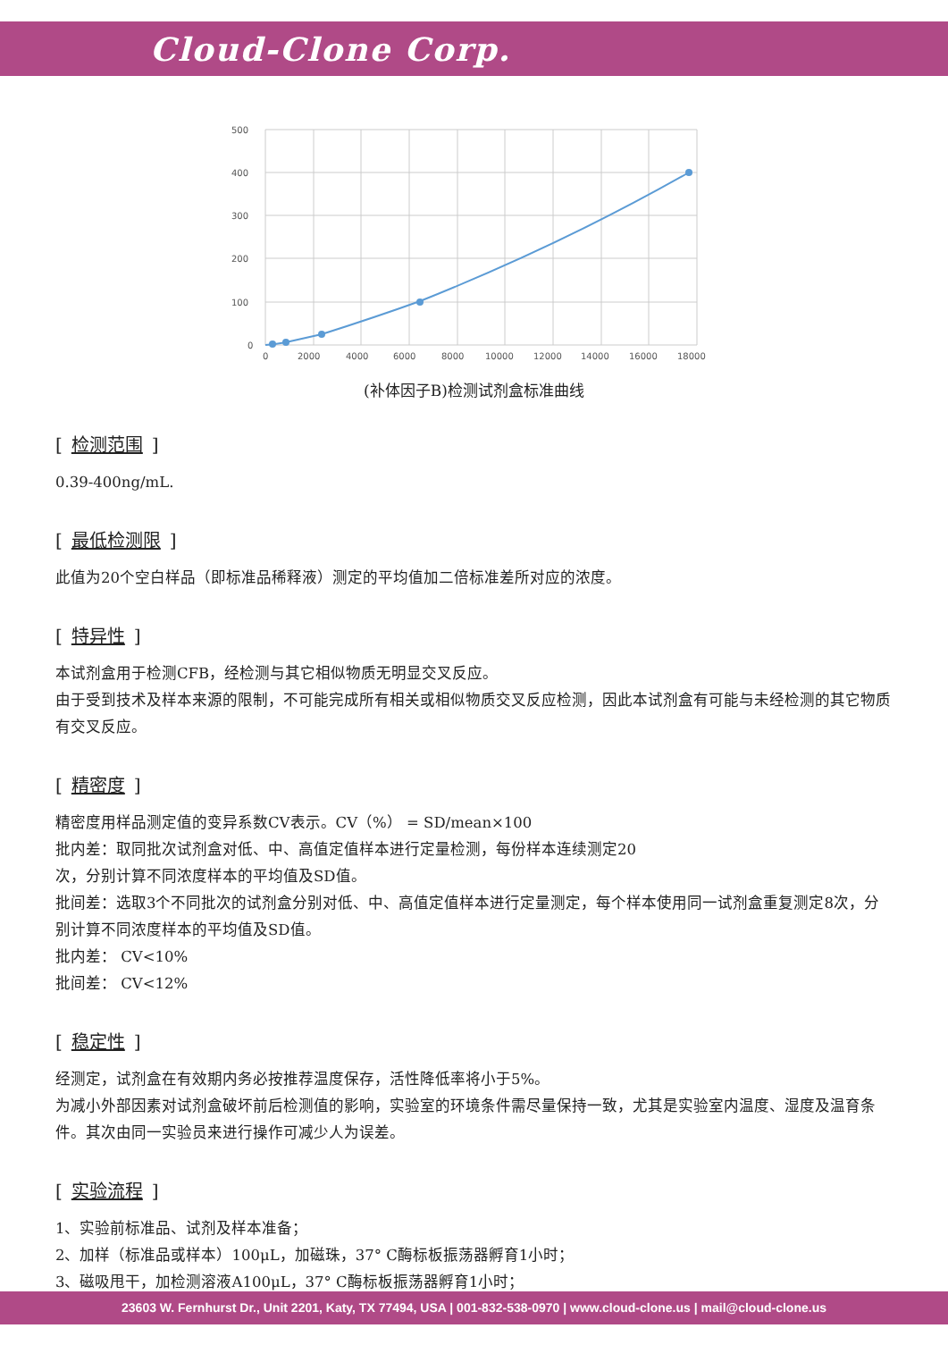Cloud-Clone Corp.
500
400
300
200
100
0
0
2000
4000
6000
8000
10000
12000
14000
16000
18000
(补体因子B)检测试剂盒标准曲线
[检测范围]
0.39-400ng/mL.
[最低检测限]
此值为20个空白样品（即标准品稀释液）测定的平均值加二倍标准差所对应的浓度。
[特异性]
本试剂盒用于检测CFB，经检测与其它相似物质无明显交叉反应。
由于受到技术及样本来源的限制，不可能完成所有相关或相似物质交叉反应检测，因此本试剂盒有可能与未经检测的其它物质有交叉反应。
[精密度]
精密度用样品测定值的变异系数CV表示。CV（%） = SD/mean×100
批内差：取同批次试剂盒对低、中、高值定值样本进行定量检测，每份样本连续测定20
次，分别计算不同浓度样本的平均值及SD值。
批间差：选取3个不同批次的试剂盒分别对低、中、高值定值样本进行定量测定，每个样本使用同一试剂盒重复测定8次，分别计算不同浓度样本的平均值及SD值。
批内差： CV<10%
批间差： CV<12%
[稳定性]
经测定，试剂盒在有效期内务必按推荐温度保存，活性降低率将小于5%。
为减小外部因素对试剂盒破坏前后检测值的影响，实验室的环境条件需尽量保持一致，尤其是实验室内温度、湿度及温育条件。其次由同一实验员来进行操作可减少人为误差。
[实验流程]
1、实验前标准品、试剂及样本准备；
2、加样（标准品或样本）100μL，加磁珠，37° C酶标板振荡器孵育1小时；
3、磁吸甩干，加检测溶液A100μL，37° C酶标板振荡器孵育1小时；
23603 W. Fernhurst Dr., Unit 2201, Katy, TX 77494, USA | 001-832-538-0970 | www.cloud-clone.us | mail@cloud-clone.us